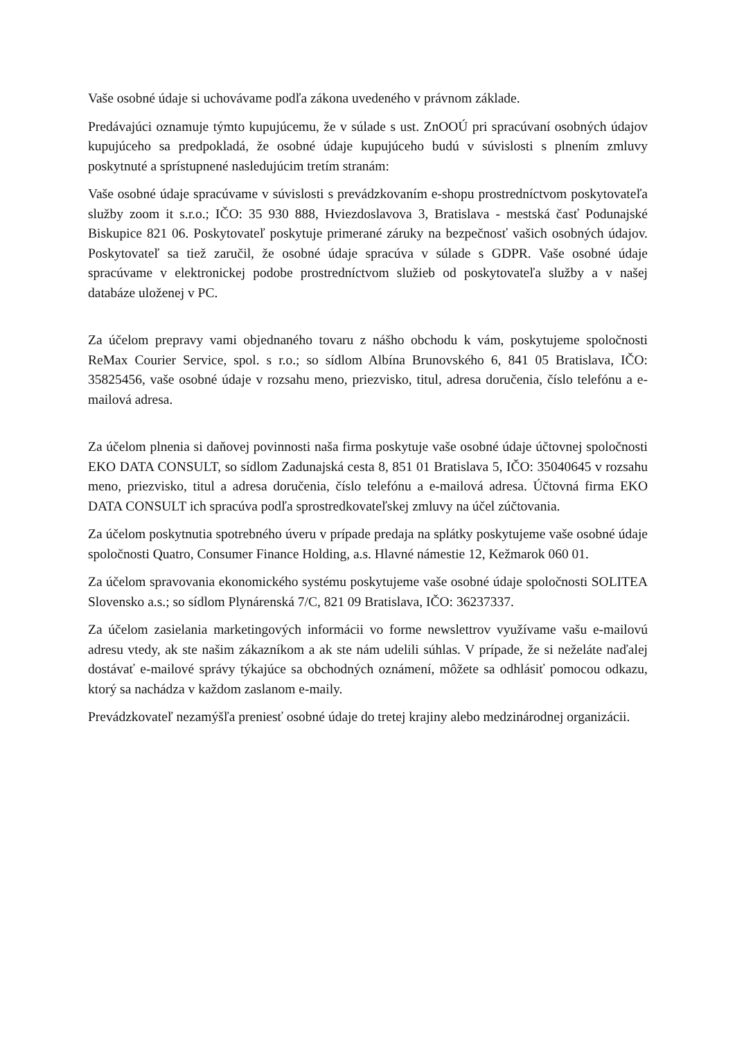Vaše osobné údaje si uchovávame podľa zákona uvedeného v právnom základe.
Predávajúci oznamuje týmto kupujúcemu, že v súlade s ust. ZnOOÚ pri spracúvaní osobných údajov kupujúceho sa predpokladá, že osobné údaje kupujúceho budú v súvislosti s plnením zmluvy poskytnuté a sprístupnené nasledujúcim tretím stranám:
Vaše osobné údaje spracúvame v súvislosti s prevádzkovaním e-shopu prostredníctvom poskytovateľa služby zoom it s.r.o.; IČO: 35 930 888, Hviezdoslavova 3, Bratislava - mestská časť Podunajské Biskupice 821 06. Poskytovateľ poskytuje primerané záruky na bezpečnosť vašich osobných údajov. Poskytovateľ sa tiež zaručil, že osobné údaje spracúva v súlade s GDPR. Vaše osobné údaje spracúvame v elektronickej podobe prostredníctvom služieb od poskytovateľa služby a v našej databáze uloženej v PC.
Za účelom prepravy vami objednaného tovaru z nášho obchodu k vám, poskytujeme spoločnosti ReMax Courier Service, spol. s r.o.; so sídlom Albína Brunovského 6, 841 05 Bratislava, IČO: 35825456, vaše osobné údaje v rozsahu meno, priezvisko, titul, adresa doručenia, číslo telefónu a e-mailová adresa.
Za účelom plnenia si daňovej povinnosti naša firma poskytuje vaše osobné údaje účtovnej spoločnosti EKO DATA CONSULT, so sídlom Zadunajská cesta 8, 851 01 Bratislava 5, IČO: 35040645 v rozsahu meno, priezvisko, titul a adresa doručenia, číslo telefónu a e-mailová adresa. Účtovná firma EKO DATA CONSULT ich spracúva podľa sprostredkovateľskej zmluvy na účel zúčtovania.
Za účelom poskytnutia spotrebného úveru v prípade predaja na splátky poskytujeme vaše osobné údaje spoločnosti Quatro, Consumer Finance Holding, a.s. Hlavné námestie 12, Kežmarok 060 01.
Za účelom spravovania ekonomického systému poskytujeme vaše osobné údaje spoločnosti SOLITEA Slovensko a.s.; so sídlom Plynárenská 7/C, 821 09 Bratislava, IČO: 36237337.
Za účelom zasielania marketingových informácii vo forme newslettrov využívame vašu e-mailovú adresu vtedy, ak ste našim zákazníkom a ak ste nám udelili súhlas. V prípade, že si neželáte naďalej dostávať e-mailové správy týkajúce sa obchodných oznámení, môžete sa odhlásiť pomocou odkazu, ktorý sa nachádza v každom zaslanom e-maily.
Prevádzkovateľ nezamýšľa preniesť osobné údaje do tretej krajiny alebo medzinárodnej organizácii.